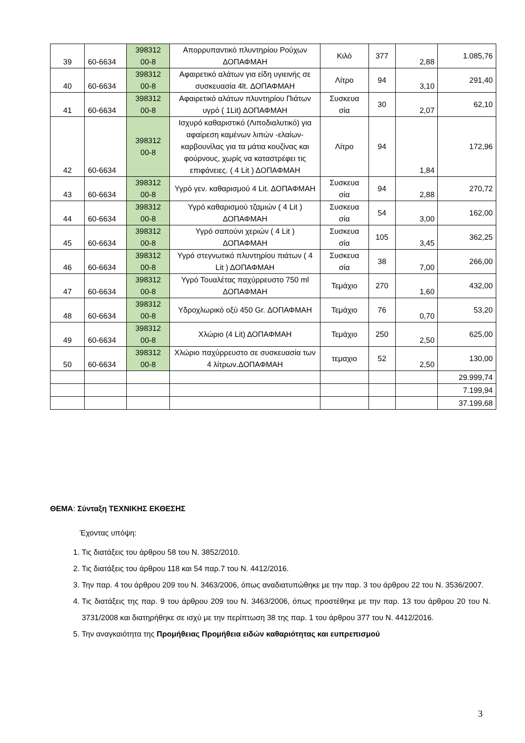| 39 | 60-6634 | 398312 00-8 | Απορρυπαντικό πλυντηρίου Ρούχων ΔΟΠΑΦΜΑΗ | Κιλό | 377 | 2,88 | 1.085,76 |
| 40 | 60-6634 | 398312 00-8 | Αφαιρετικό αλάτων για είδη υγιεινής σε συσκευασία 4lt. ΔΟΠΑΦΜΑΗ | Λίτρο | 94 | 3,10 | 291,40 |
| 41 | 60-6634 | 398312 00-8 | Αφαιρετικό αλάτων πλυντηρίου Πιάτων υγρό ( 1Lit) ΔΟΠΑΦΜΑΗ | Συσκευα σία | 30 | 2,07 | 62,10 |
| 42 | 60-6634 | 398312 00-8 | Ισχυρό καθαριστικό (Λιποδιαλυτικό) για αφαίρεση καμένων λιπών -ελαίων-καρβουνίλας για τα μάτια κουζίνας και φούρνους, χωρίς να καταστρέφει τις επιφάνειες. ( 4 Lit ) ΔΟΠΑΦΜΑΗ | Λίτρο | 94 | 1,84 | 172,96 |
| 43 | 60-6634 | 398312 00-8 | Υγρό γεν. καθαρισμού 4 Lit. ΔΟΠΑΦΜΑΗ | Συσκευα σία | 94 | 2,88 | 270,72 |
| 44 | 60-6634 | 398312 00-8 | Υγρό καθαρισμού τζαμιών ( 4 Lit ) ΔΟΠΑΦΜΑΗ | Συσκευα σία | 54 | 3,00 | 162,00 |
| 45 | 60-6634 | 398312 00-8 | Υγρό σαπούνι χεριών ( 4 Lit ) ΔΟΠΑΦΜΑΗ | Συσκευα σία | 105 | 3,45 | 362,25 |
| 46 | 60-6634 | 398312 00-8 | Υγρό στεγνωτικό πλυντηρίου πιάτων ( 4 Lit ) ΔΟΠΑΦΜΑΗ | Συσκευα σία | 38 | 7,00 | 266,00 |
| 47 | 60-6634 | 398312 00-8 | Υγρό Τουαλέτας παχύρρευστο 750 ml ΔΟΠΑΦΜΑΗ | Τεμάχιο | 270 | 1,60 | 432,00 |
| 48 | 60-6634 | 398312 00-8 | Υδροχλωρικό οξύ 450 Gr. ΔΟΠΑΦΜΑΗ | Τεμάχιο | 76 | 0,70 | 53,20 |
| 49 | 60-6634 | 398312 00-8 | Χλώριο (4 Lit) ΔΟΠΑΦΜΑΗ | Τεμάχιο | 250 | 2,50 | 625,00 |
| 50 | 60-6634 | 398312 00-8 | Χλώριο παχύρρευστο σε συσκευασία των 4 λίτρων.ΔΟΠΑΦΜΑΗ | τεμαχιο | 52 | 2,50 | 130,00 |
| | | | | | | | 29.999,74 |
| | | | | | | | 7.199,94 |
| | | | | | | | 37.199,68 |
ΘΕΜΑ: Σύνταξη ΤΕΧΝΙΚΗΣ ΕΚΘΕΣΗΣ
Έχοντας υπόψη:
1. Τις διατάξεις του άρθρου 58 του Ν. 3852/2010.
2. Τις διατάξεις του άρθρου 118 και 54 παρ.7 του Ν. 4412/2016.
3. Την παρ. 4 του άρθρου 209 του Ν. 3463/2006, όπως αναδιατυπώθηκε με την παρ. 3 του άρθρου 22 του Ν. 3536/2007.
4. Τις διατάξεις της παρ. 9 του άρθρου 209 του Ν. 3463/2006, όπως προστέθηκε με την παρ. 13 του άρθρου 20 του Ν. 3731/2008 και διατηρήθηκε σε ισχύ με την περίπτωση 38 της παρ. 1 του άρθρου 377 του Ν. 4412/2016.
5. Την αναγκαιότητα της Προμήθειας Προμήθεια ειδών καθαριότητας και ευπρεπισμού
3